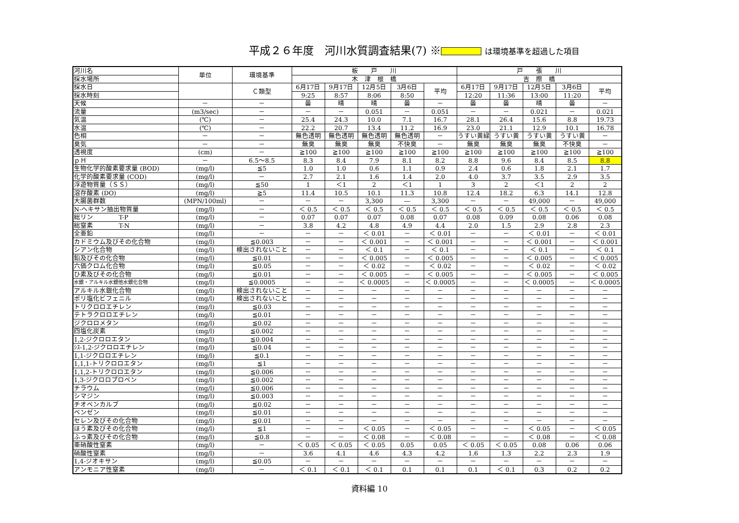平成２６年度　河川水質調査結果(7) ※ は環境基準を超過した項目
| 河川名 | 単位 | 環境基準 | 板 戸 川 | | | | | 戸 張 川 | | | | |
| --- | --- | --- | --- | --- | --- | --- | --- | --- | --- | --- | --- | --- |
| 採水場所 | | | 木 津 根 橋 | | | | | 吉 際 橋 | | | | |
| 採水日 | | Ｃ類型 | 6月17日 | 9月17日 | 12月5日 | 3月6日 | 平均 | 6月17日 | 9月17日 | 12月5日 | 3月6日 | 平均 |
| 採水時刻 | | | 9:25 | 8:57 | 8:06 | 8:50 | | 12:20 | 11:36 | 13:00 | 11:20 | |
| 天候 | － | － | 曇 | 晴 | 晴 | 曇 | － | 曇 | 曇 | 晴 | 曇 | － |
| 流量 | (m3/sec) | － | － | － | 0.051 | － | 0.051 | － | － | 0.021 | － | 0.021 |
| 気温 | (℃) | － | 25.4 | 24.3 | 10.0 | 7.1 | 16.7 | 28.1 | 26.4 | 15.6 | 8.8 | 19.73 |
| 水温 | (℃) | － | 22.2 | 20.7 | 13.4 | 11.2 | 16.9 | 23.0 | 21.1 | 12.9 | 10.1 | 16.78 |
| 色相 | － | － | 無色透明 | 無色透明 | 無色透明 | 無色透明 | － | うすい黄緑 | うすい黄 | うすい黄 | うすい黄 | － |
| 臭気 | － | － | 無臭 | 無臭 | 無臭 | 不快臭 | － | 無臭 | 無臭 | 無臭 | 不快臭 | － |
| 透視度 | (cm) | － | ≧100 | ≧100 | ≧100 | ≧100 | ≧100 | ≧100 | ≧100 | ≧100 | ≧100 | ≧100 |
| ｐＨ | － | 6.5～8.5 | 8.3 | 8.4 | 7.9 | 8.1 | 8.2 | 8.8 | 9.6 | 8.4 | 8.5 | 8.8 |
| 生物化学的酸素要求量 (BOD) | (mg/l) | ≦5 | 1.0 | 1.0 | 0.6 | 1.1 | 0.9 | 2.4 | 0.6 | 1.8 | 2.1 | 1.7 |
| 化学的酸素要求量 (COD) | (mg/l) | － | 2.7 | 2.1 | 1.6 | 1.4 | 2.0 | 4.0 | 3.7 | 3.5 | 2.9 | 3.5 |
| 浮遊物質量（ＳＳ） | (mg/l) | ≦50 | 1 | ＜1 | 2 | ＜1 | 1 | 3 | 2 | ＜1 | 2 | 2 |
| 溶存酸素 (DO) | (mg/l) | ≧5 | 11.4 | 10.5 | 10.1 | 11.3 | 10.8 | 12.4 | 18.2 | 6.3 | 14.1 | 12.8 |
| 大腸菌群数 | (MPN/100ml) | － | － | － | 3,300 | ― | 3,300 | － | － | 49,000 | － | 49,000 |
| N-ヘキサン抽出物質量 | (mg/l) | － | ＜ 0.5 | ＜ 0.5 | ＜ 0.5 | ＜ 0.5 | ＜ 0.5 | ＜ 0.5 | ＜ 0.5 | ＜ 0.5 | ＜ 0.5 | ＜ 0.5 |
| 総リン T-P | (mg/l) | － | 0.07 | 0.07 | 0.07 | 0.08 | 0.07 | 0.08 | 0.09 | 0.08 | 0.06 | 0.08 |
| 総窒素 T-N | (mg/l) | － | 3.8 | 4.2 | 4.8 | 4.9 | 4.4 | 2.0 | 1.5 | 2.9 | 2.8 | 2.3 |
| 全亜鉛 | (mg/l) | － | － | － | ＜ 0.01 | － | ＜ 0.01 | － | － | ＜ 0.01 | － | ＜ 0.01 |
| カドミウム及びその化合物 | (mg/l) | ≦0.003 | － | － | ＜ 0.001 | － | ＜ 0.001 | － | － | ＜ 0.001 | － | ＜ 0.001 |
| シアン化合物 | (mg/l) | 検出されないこと | － | － | ＜ 0.1 | － | ＜ 0.1 | － | － | ＜ 0.1 | － | ＜ 0.1 |
| 鉛及びその化合物 | (mg/l) | ≦0.01 | － | － | ＜ 0.005 | － | ＜ 0.005 | － | － | ＜ 0.005 | － | ＜ 0.005 |
| 六価クロム化合物 | (mg/l) | ≦0.05 | － | － | ＜ 0.02 | － | ＜ 0.02 | － | － | ＜ 0.02 | － | ＜ 0.02 |
| ひ素及びその化合物 | (mg/l) | ≦0.01 | － | － | ＜ 0.005 | － | ＜ 0.005 | － | － | ＜ 0.005 | － | ＜ 0.005 |
| 水銀・アルキル水銀他水銀化合物 | (mg/l) | ≦0.0005 | － | － | ＜ 0.0005 | － | ＜ 0.0005 | － | － | ＜ 0.0005 | － | ＜ 0.0005 |
| アルキル水銀化合物 | (mg/l) | 検出されないこと | － | － | － | － | － | － | － | － | － | － |
| ポリ塩化ビフェニル | (mg/l) | 検出されないこと | － | － | － | － | － | － | － | － | － | － |
| トリクロロエチレン | (mg/l) | ≦0.03 | － | － | － | － | － | － | － | － | － | － |
| テトラクロロエチレン | (mg/l) | ≦0.01 | － | － | － | － | － | － | － | － | － | － |
| ジクロロメタン | (mg/l) | ≦0.02 | － | － | － | － | － | － | － | － | － | － |
| 四塩化炭素 | (mg/l) | ≦0.002 | － | － | － | － | － | － | － | － | － | － |
| 1,2-ジクロロエタン | (mg/l) | ≦0.004 | － | － | － | － | － | － | － | － | － | － |
| ｼｽ-1,2-ジクロロエチレン | (mg/l) | ≦0.04 | － | － | － | － | － | － | － | － | － | － |
| 1,1-ジクロロエチレン | (mg/l) | ≦0.1 | － | － | － | － | － | － | － | － | － | － |
| 1,1,1-トリクロロエタン | (mg/l) | ≦1 | － | － | － | － | － | － | － | － | － | － |
| 1,1,2-トリクロロエタン | (mg/l) | ≦0.006 | － | － | － | － | － | － | － | － | － | － |
| 1,3-ジクロロプロペン | (mg/l) | ≦0.002 | － | － | － | － | － | － | － | － | － | － |
| チラウム | (mg/l) | ≦0.006 | － | － | － | － | － | － | － | － | － | － |
| シマジン | (mg/l) | ≦0.003 | － | － | － | － | － | － | － | － | － | － |
| チオベンカルブ | (mg/l) | ≦0.02 | － | － | － | － | － | － | － | － | － | － |
| ベンゼン | (mg/l) | ≦0.01 | － | － | － | － | － | － | － | － | － | － |
| セレン及びその化合物 | (mg/l) | ≦0.01 | － | － | － | － | － | － | － | － | － | － |
| ほう素及びその化合物 | (mg/l) | ≦1 | － | － | ＜ 0.05 | － | ＜ 0.05 | － | － | ＜ 0.05 | － | ＜ 0.05 |
| ふっ素及びその化合物 | (mg/l) | ≦0.8 | － | － | ＜ 0.08 | － | ＜ 0.08 | － | － | ＜ 0.08 | － | ＜ 0.08 |
| 亜硝酸性窒素 | (mg/l) | － | ＜ 0.05 | ＜ 0.05 | ＜ 0.05 | 0.05 | 0.05 | ＜ 0.05 | ＜ 0.05 | 0.08 | 0.06 | 0.06 |
| 硝酸性窒素 | (mg/l) | － | 3.6 | 4.1 | 4.6 | 4.3 | 4.2 | 1.6 | 1.3 | 2.2 | 2.3 | 1.9 |
| 1,4-ジオキサン | (mg/l) | ≦0.05 | － | － | － | － | － | － | － | － | － | － |
| アンモニア性窒素 | (mg/l) | － | ＜ 0.1 | ＜ 0.1 | ＜ 0.1 | 0.1 | 0.1 | 0.1 | ＜ 0.1 | 0.3 | 0.2 | 0.2 |
資料編 10